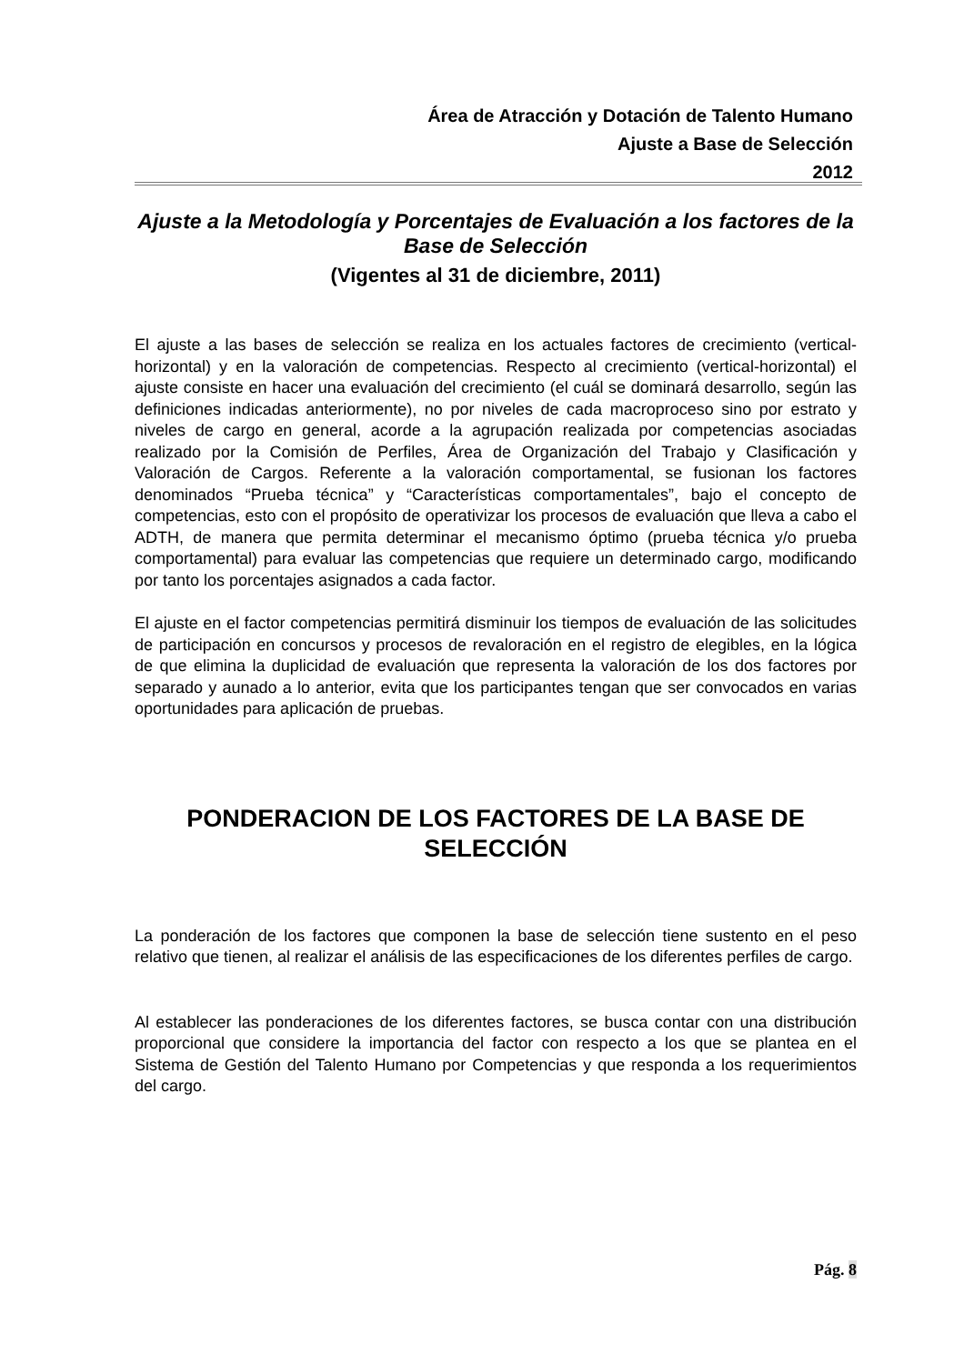Área de Atracción y Dotación de Talento Humano
Ajuste a Base de Selección
2012
Ajuste a la Metodología y Porcentajes de Evaluación a los factores de la Base de Selección
(Vigentes al 31 de diciembre, 2011)
El ajuste a las bases de selección se realiza en los actuales factores de crecimiento (vertical-horizontal) y en la valoración de competencias. Respecto al crecimiento (vertical-horizontal) el ajuste consiste en hacer una evaluación del crecimiento (el cuál se dominará desarrollo, según las definiciones indicadas anteriormente), no por niveles de cada macroproceso sino por estrato y niveles de cargo en general, acorde a la agrupación realizada por competencias asociadas realizado por la Comisión de Perfiles, Área de Organización del Trabajo y Clasificación y Valoración de Cargos. Referente a la valoración comportamental, se fusionan los factores denominados “Prueba técnica” y “Características comportamentales”, bajo el concepto de competencias, esto con el propósito de operativizar los procesos de evaluación que lleva a cabo el ADTH, de manera que permita determinar el mecanismo óptimo (prueba técnica y/o prueba comportamental) para evaluar las competencias que requiere un determinado cargo, modificando por tanto los porcentajes asignados a cada factor.
El ajuste en el factor competencias permitirá disminuir los tiempos de evaluación de las solicitudes de participación en concursos y procesos de revaloración en el registro de elegibles, en la lógica de que elimina la duplicidad de evaluación que representa la valoración de los dos factores por separado y aunado a lo anterior, evita que los participantes tengan que ser convocados en varias oportunidades para aplicación de pruebas.
PONDERACION DE LOS FACTORES DE LA BASE DE SELECCIÓN
La ponderación de los factores que componen la base de selección tiene sustento en el peso relativo que tienen, al realizar el análisis de las especificaciones de los diferentes perfiles de cargo.
Al establecer las ponderaciones de los diferentes factores, se busca contar con una distribución proporcional que considere la importancia del factor con respecto a los que se plantea en el Sistema de Gestión del Talento Humano por Competencias y que responda a los requerimientos del cargo.
Pág. 8